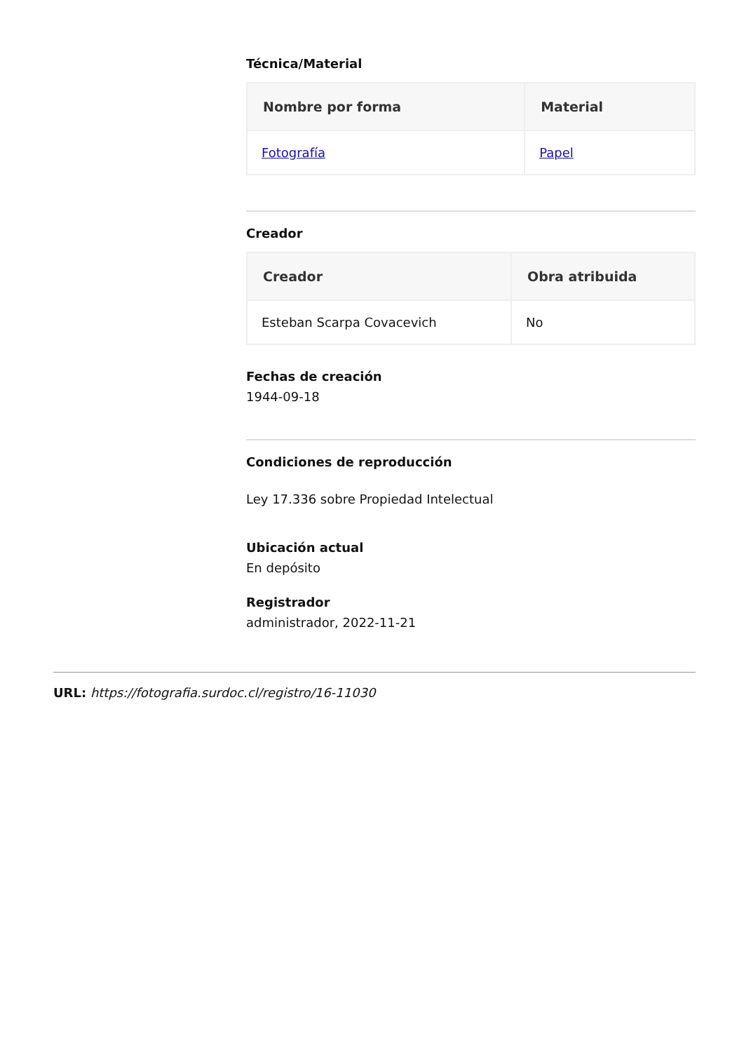Técnica/Material
| Nombre por forma | Material |
| --- | --- |
| Fotografía | Papel |
Creador
| Creador | Obra atribuida |
| --- | --- |
| Esteban Scarpa Covacevich | No |
Fechas de creación
1944-09-18
Condiciones de reproducción
Ley 17.336 sobre Propiedad Intelectual
Ubicación actual
En depósito
Registrador
administrador, 2022-11-21
URL: https://fotografia.surdoc.cl/registro/16-11030